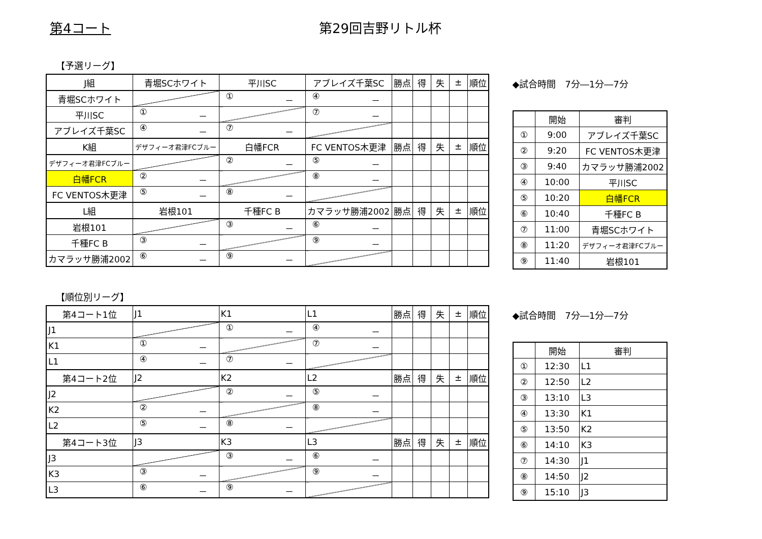第4コート 第29回吉野リトル杯
【予選リーグ】
| J組 | 青堀SCホワイト | 平川SC | アブレイズ千葉SC | 勝点 | 得 | 失 | ± | 順位 |
| 青堀SCホワイト | | ① － | ④ － | | | | | |
| 平川SC | ① － | | ⑦ － | | | | | |
| アブレイズ千葉SC | ④ － | ⑦ － | | | | | | |
| K組 | デザフィーオ君津FCブルー | 白幡FCR | FC VENTOS木更津 | 勝点 | 得 | 失 | ± | 順位 |
| デザフィーオ君津FCブルー | | ② － | ⑤ － | | | | | |
| 白幡FCR | ② － | | ⑧ － | | | | | |
| FC VENTOS木更津 | ⑤ － | ⑧ － | | | | | | |
| L組 | 岩根101 | 千種FC B | カマラッサ勝浦2002 | 勝点 | 得 | 失 | ± | 順位 |
| 岩根101 | | ③ － | ⑥ － | | | | | |
| 千種FC B | ③ － | | ⑨ － | | | | | |
| カマラッサ勝浦2002 | ⑥ － | ⑨ － | | | | | | |
◆試合時間　7分―1分―7分
| | 開始 | 審判 |
| ① | 9:00 | アブレイズ千葉SC |
| ② | 9:20 | FC VENTOS木更津 |
| ③ | 9:40 | カマラッサ勝浦2002 |
| ④ | 10:00 | 平川SC |
| ⑤ | 10:20 | 白幡FCR |
| ⑥ | 10:40 | 千種FC B |
| ⑦ | 11:00 | 青堀SCホワイト |
| ⑧ | 11:20 | デザフィーオ君津FCブルー |
| ⑨ | 11:40 | 岩根101 |
【順位別リーグ】
| 第4コート1位 | J1 | K1 | L1 | 勝点 | 得 | 失 | ± | 順位 |
| J1 | | ① － | ④ － | | | | | |
| K1 | ① － | | ⑦ － | | | | | |
| L1 | ④ － | ⑦ － | | | | | | |
| 第4コート2位 | J2 | K2 | L2 | 勝点 | 得 | 失 | ± | 順位 |
| J2 | | ② － | ⑤ － | | | | | |
| K2 | ② － | | ⑧ － | | | | | |
| L2 | ⑤ － | ⑧ － | | | | | | |
| 第4コート3位 | J3 | K3 | L3 | 勝点 | 得 | 失 | ± | 順位 |
| J3 | | ③ － | ⑥ － | | | | | |
| K3 | ③ － | | ⑨ － | | | | | |
| L3 | ⑥ － | ⑨ － | | | | | | |
◆試合時間　7分―1分―7分
| | 開始 | 審判 |
| ① | 12:30 | L1 |
| ② | 12:50 | L2 |
| ③ | 13:10 | L3 |
| ④ | 13:30 | K1 |
| ⑤ | 13:50 | K2 |
| ⑥ | 14:10 | K3 |
| ⑦ | 14:30 | J1 |
| ⑧ | 14:50 | J2 |
| ⑨ | 15:10 | J3 |